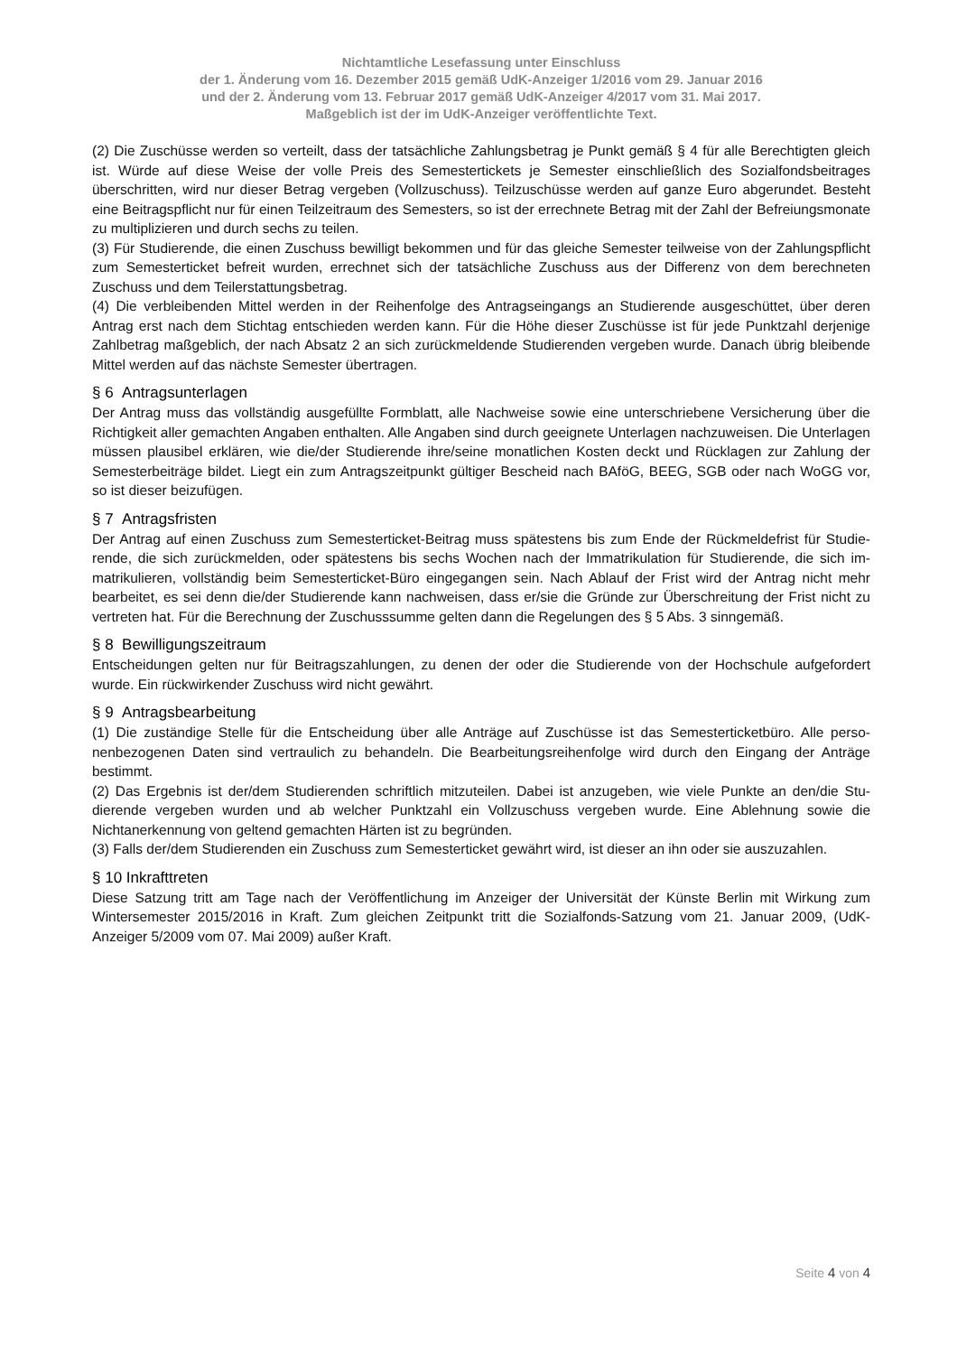Nichtamtliche Lesefassung unter Einschluss
der 1. Änderung vom 16. Dezember 2015 gemäß UdK-Anzeiger 1/2016 vom 29. Januar 2016
und der 2. Änderung vom 13. Februar 2017 gemäß UdK-Anzeiger 4/2017 vom 31. Mai 2017.
Maßgeblich ist der im UdK-Anzeiger veröffentlichte Text.
(2) Die Zuschüsse werden so verteilt, dass der tatsächliche Zahlungsbetrag je Punkt gemäß § 4 für alle Berechtigten gleich ist. Würde auf diese Weise der volle Preis des Semestertickets je Semester einschließlich des Sozialfondsbeitrages überschritten, wird nur dieser Betrag vergeben (Vollzuschuss). Teilzuschüsse werden auf ganze Euro abgerundet. Besteht eine Beitragspflicht nur für einen Teilzeitraum des Semesters, so ist der errechnete Betrag mit der Zahl der Befreiungs­monate zu multiplizieren und durch sechs zu teilen.
(3) Für Studierende, die einen Zuschuss bewilligt bekommen und für das gleiche Semester teilweise von der Zahlungs­pflicht zum Semesterticket befreit wurden, errechnet sich der tatsächliche Zuschuss aus der Differenz von dem berechne­ten Zuschuss und dem Teilerstattungsbetrag.
(4) Die verbleibenden Mittel werden in der Reihenfolge des Antragseingangs an Studierende ausgeschüttet, über deren Antrag erst nach dem Stichtag entschieden werden kann. Für die Höhe dieser Zuschüsse ist für jede Punktzahl derjenige Zahlbetrag maßgeblich, der nach Absatz 2 an sich zurückmeldende Studierenden vergeben wurde. Danach übrig blei­bende Mittel werden auf das nächste Semester übertragen.
§ 6 Antragsunterlagen
Der Antrag muss das vollständig ausgefüllte Formblatt, alle Nachweise sowie eine unterschriebene Versicherung über die Richtigkeit aller gemachten Angaben enthalten. Alle Angaben sind durch geeignete Unterlagen nachzuweisen. Die Unterlagen müssen plausibel erklären, wie die/der Studierende ihre/seine monatlichen Kosten deckt und Rücklagen zur Zahlung der Semesterbeiträge bildet. Liegt ein zum Antragszeitpunkt gültiger Bescheid nach BAföG, BEEG, SGB oder nach WoGG vor, so ist dieser beizufügen.
§ 7 Antragsfristen
Der Antrag auf einen Zuschuss zum Semesterticket-Beitrag muss spätestens bis zum Ende der Rückmeldefrist für Studie­rende, die sich zurückmelden, oder spätestens bis sechs Wochen nach der Immatrikulation für Studierende, die sich im­matrikulieren, vollständig beim Semesterticket-Büro eingegangen sein. Nach Ablauf der Frist wird der Antrag nicht mehr bearbeitet, es sei denn die/der Studierende kann nachweisen, dass er/sie die Gründe zur Überschreitung der Frist nicht zu vertreten hat. Für die Berechnung der Zuschusssumme gelten dann die Regelungen des § 5 Abs. 3 sinngemäß.
§ 8 Bewilligungszeitraum
Entscheidungen gelten nur für Beitragszahlungen, zu denen der oder die Studierende von der Hochschule aufgefordert wurde. Ein rückwirkender Zuschuss wird nicht gewährt.
§ 9 Antragsbearbeitung
(1) Die zuständige Stelle für die Entscheidung über alle Anträge auf Zuschüsse ist das Semesterticketbüro. Alle perso­nenbezogenen Daten sind vertraulich zu behandeln. Die Bearbeitungsreihenfolge wird durch den Eingang der Anträge bestimmt.
(2) Das Ergebnis ist der/dem Studierenden schriftlich mitzuteilen. Dabei ist anzugeben, wie viele Punkte an den/die Stu­dierende vergeben wurden und ab welcher Punktzahl ein Vollzuschuss vergeben wurde. Eine Ablehnung sowie die Nichtanerkennung von geltend gemachten Härten ist zu begründen.
(3) Falls der/dem Studierenden ein Zuschuss zum Semesterticket gewährt wird, ist dieser an ihn oder sie auszuzahlen.
§ 10 Inkrafttreten
Diese Satzung tritt am Tage nach der Veröffentlichung im Anzeiger der Universität der Künste Berlin mit Wirkung zum Wintersemester 2015/2016 in Kraft. Zum gleichen Zeitpunkt tritt die Sozialfonds-Satzung vom 21. Januar 2009, (UdK-Anzeiger 5/2009 vom 07. Mai 2009) außer Kraft.
Seite 4 von 4